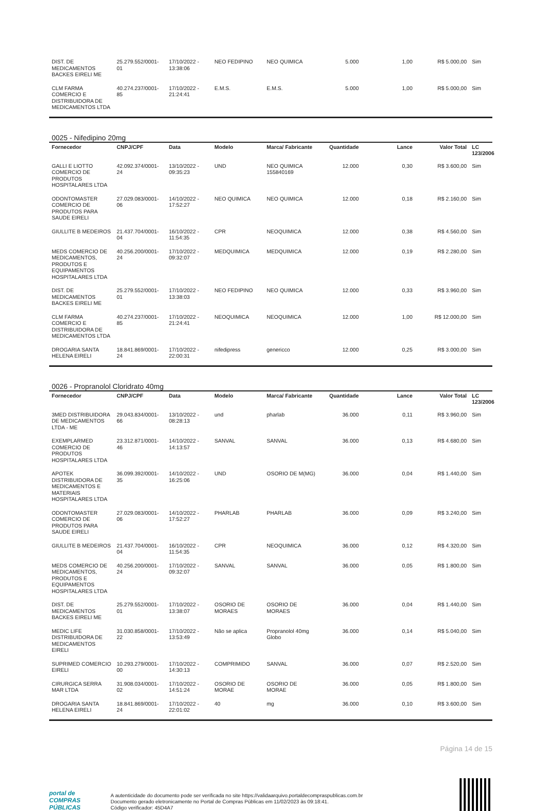| DIST. DE MEDICAMENTOS BACKES EIRELI ME | 25.279.552/0001-01 | 17/10/2022 - 13:38:06 | NEO FEDIPINO | NEO QUIMICA | 5.000 | 1,00 | R$ 5.000,00 | Sim |
| CLM FARMA COMERCIO E DISTRIBUIDORA DE MEDICAMENTOS LTDA | 40.274.237/0001-85 | 17/10/2022 - 21:24:41 | E.M.S. | E.M.S. | 5.000 | 1,00 | R$ 5.000,00 | Sim |
0025 - Nifedipino 20mg
| Fornecedor | CNPJ/CPF | Data | Modelo | Marca/ Fabricante | Quantidade | Lance | Valor Total | LC 123/2006 |
| --- | --- | --- | --- | --- | --- | --- | --- | --- |
| GALLI E LIOTTO COMERCIO DE PRODUTOS HOSPITALARES LTDA | 42.092.374/0001-24 | 13/10/2022 - 09:35:23 | UND | NEO QUIMICA 155840169 | 12.000 | 0,30 | R$ 3.600,00 | Sim |
| ODONTOMASTER COMERCIO DE PRODUTOS PARA SAUDE EIRELI | 27.029.083/0001-06 | 14/10/2022 - 17:52:27 | NEO QUIMICA | NEO QUIMICA | 12.000 | 0,18 | R$ 2.160,00 | Sim |
| GIULLITE B MEDEIROS | 21.437.704/0001-04 | 16/10/2022 - 11:54:35 | CPR | NEOQUIMICA | 12.000 | 0,38 | R$ 4.560,00 | Sim |
| MEDS COMERCIO DE MEDICAMENTOS, PRODUTOS E EQUIPAMENTOS HOSPITALARES LTDA | 40.256.200/0001-24 | 17/10/2022 - 09:32:07 | MEDQUIMICA | MEDQUIMICA | 12.000 | 0,19 | R$ 2.280,00 | Sim |
| DIST. DE MEDICAMENTOS BACKES EIRELI ME | 25.279.552/0001-01 | 17/10/2022 - 13:38:03 | NEO FEDIPINO | NEO QUIMICA | 12.000 | 0,33 | R$ 3.960,00 | Sim |
| CLM FARMA COMERCIO E DISTRIBUIDORA DE MEDICAMENTOS LTDA | 40.274.237/0001-85 | 17/10/2022 - 21:24:41 | NEOQUIMICA | NEOQUIMICA | 12.000 | 1,00 | R$ 12.000,00 | Sim |
| DROGARIA SANTA HELENA EIRELI | 18.841.869/0001-24 | 17/10/2022 - 22:00:31 | nifedipress | genericco | 12.000 | 0,25 | R$ 3.000,00 | Sim |
0026 - Propranolol Cloridrato 40mg
| Fornecedor | CNPJ/CPF | Data | Modelo | Marca/ Fabricante | Quantidade | Lance | Valor Total | LC 123/2006 |
| --- | --- | --- | --- | --- | --- | --- | --- | --- |
| 3MED DISTRIBUIDORA DE MEDICAMENTOS LTDA - ME | 29.043.834/0001-66 | 13/10/2022 - 08:28:13 | und | pharlab | 36.000 | 0,11 | R$ 3.960,00 | Sim |
| EXEMPLARMED COMERCIO DE PRODUTOS HOSPITALARES LTDA | 23.312.871/0001-46 | 14/10/2022 - 14:13:57 | SANVAL | SANVAL | 36.000 | 0,13 | R$ 4.680,00 | Sim |
| APOTEK DISTRIBUIDORA DE MEDICAMENTOS E MATERIAIS HOSPITALARES LTDA | 36.099.392/0001-35 | 14/10/2022 - 16:25:06 | UND | OSORIO DE M(MG) | 36.000 | 0,04 | R$ 1.440,00 | Sim |
| ODONTOMASTER COMERCIO DE PRODUTOS PARA SAUDE EIRELI | 27.029.083/0001-06 | 14/10/2022 - 17:52:27 | PHARLAB | PHARLAB | 36.000 | 0,09 | R$ 3.240,00 | Sim |
| GIULLITE B MEDEIROS | 21.437.704/0001-04 | 16/10/2022 - 11:54:35 | CPR | NEOQUIMICA | 36.000 | 0,12 | R$ 4.320,00 | Sim |
| MEDS COMERCIO DE MEDICAMENTOS, PRODUTOS E EQUIPAMENTOS HOSPITALARES LTDA | 40.256.200/0001-24 | 17/10/2022 - 09:32:07 | SANVAL | SANVAL | 36.000 | 0,05 | R$ 1.800,00 | Sim |
| DIST. DE MEDICAMENTOS BACKES EIRELI ME | 25.279.552/0001-01 | 17/10/2022 - 13:38:07 | OSORIO DE MORAES | OSORIO DE MORAES | 36.000 | 0,04 | R$ 1.440,00 | Sim |
| MEDIC LIFE DISTRIBUIDORA DE MEDICAMENTOS EIRELI | 31.030.858/0001-22 | 17/10/2022 - 13:53:49 | Não se aplica | Propranolol 40mg Globo | 36.000 | 0,14 | R$ 5.040,00 | Sim |
| SUPRIMED COMERCIO EIRELI | 10.293.279/0001-00 | 17/10/2022 - 14:30:13 | COMPRIMIDO | SANVAL | 36.000 | 0,07 | R$ 2.520,00 | Sim |
| CIRURGICA SERRA MAR LTDA | 31.908.034/0001-02 | 17/10/2022 - 14:51:24 | OSORIO DE MORAE | OSORIO DE MORAE | 36.000 | 0,05 | R$ 1.800,00 | Sim |
| DROGARIA SANTA HELENA EIRELI | 18.841.869/0001-24 | 17/10/2022 - 22:01:02 | 40 | mg | 36.000 | 0,10 | R$ 3.600,00 | Sim |
Página 14 de 15
portal de
COMPRAS
PÚBLICAS
A autenticidade do documento pode ser verificada no site https://validaarquivo.portaldecompraspublicas.com.br
Documento gerado eletronicamente no Portal de Compras Públicas em 11/02/2023 às 09:18:41.
Código verificador: 45D4A7